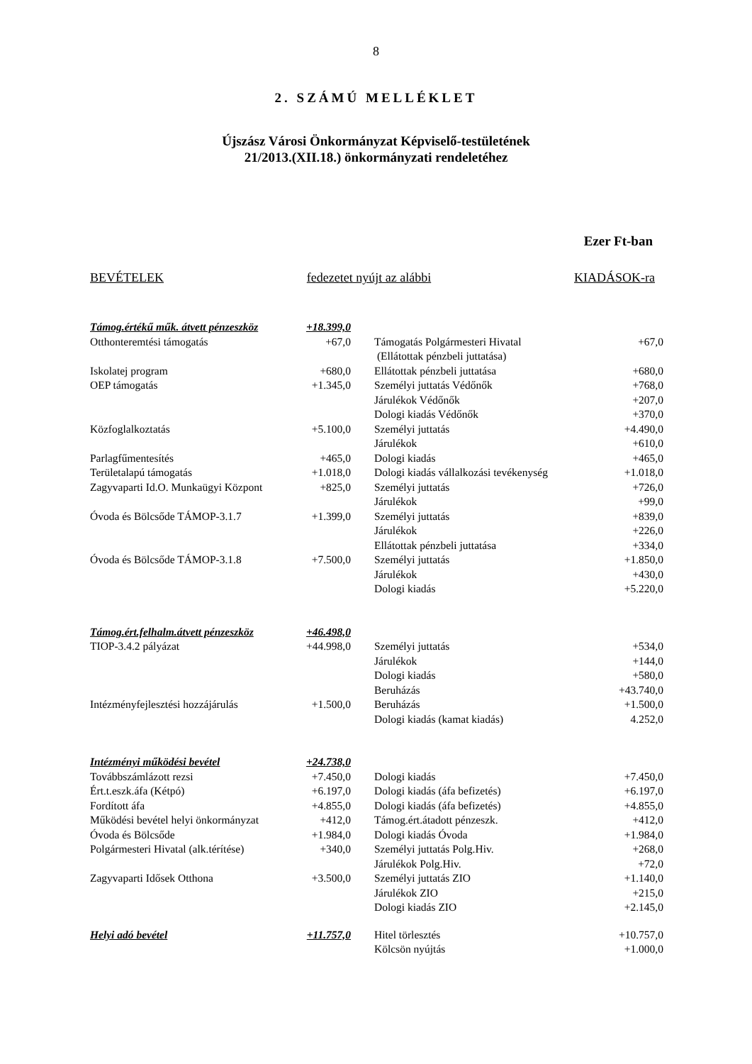8
2. SZÁMÚ MELLÉKLET
Újszász Városi Önkormányzat Képviselő-testületének
21/2013.(XII.18.) önkormányzati rendeletéhez
Ezer Ft-ban
BEVÉTELEK fedezetet nyújt az alábbi KIADÁSOK-ra
| Támog.értékű műk. átvett pénzeszköz | +18.399,0 | | |
| Otthonteremtési támogatás | +67,0 | Támogatás Polgármesteri Hivatal | +67,0 |
| | | (Ellátottak pénzbeli juttatása) | |
| Iskolatej program | +680,0 | Ellátottak pénzbeli juttatása | +680,0 |
| OEP támogatás | +1.345,0 | Személyi juttatás Védőnők | +768,0 |
| | | Járulékok Védőnők | +207,0 |
| | | Dologi kiadás Védőnők | +370,0 |
| Közfoglalkoztatás | +5.100,0 | Személyi juttatás | +4.490,0 |
| | | Járulékok | +610,0 |
| Parlagfűmentesítés | +465,0 | Dologi kiadás | +465,0 |
| Területalapú támogatás | +1.018,0 | Dologi kiadás vállalkozási tevékenység | +1.018,0 |
| Zagyvaparti Id.O. Munkaügyi Központ | +825,0 | Személyi juttatás | +726,0 |
| | | Járulékok | +99,0 |
| Óvoda és Bölcsőde TÁMOP-3.1.7 | +1.399,0 | Személyi juttatás | +839,0 |
| | | Járulékok | +226,0 |
| | | Ellátottak pénzbeli juttatása | +334,0 |
| Óvoda és Bölcsőde TÁMOP-3.1.8 | +7.500,0 | Személyi juttatás | +1.850,0 |
| | | Járulékok | +430,0 |
| | | Dologi kiadás | +5.220,0 |
| Támog.ért.felhalm.átvett pénzeszköz | +46.498,0 | | |
| TIOP-3.4.2 pályázat | +44.998,0 | Személyi juttatás | +534,0 |
| | | Járulékok | +144,0 |
| | | Dologi kiadás | +580,0 |
| | | Beruházás | +43.740,0 |
| Intézményfejlesztési hozzájárulás | +1.500,0 | Beruházás | +1.500,0 |
| | | Dologi kiadás (kamat kiadás) | 4.252,0 |
| Intézményi működési bevétel | +24.738,0 | | |
| Továbbszámlázott rezsi | +7.450,0 | Dologi kiadás | +7.450,0 |
| Ért.t.eszk.áfa (Kétpó) | +6.197,0 | Dologi kiadás (áfa befizetés) | +6.197,0 |
| Fordított áfa | +4.855,0 | Dologi kiadás (áfa befizetés) | +4.855,0 |
| Működési bevétel helyi önkormányzat | +412,0 | Támog.ért.átadott pénzeszk. | +412,0 |
| Óvoda és Bölcsőde | +1.984,0 | Dologi kiadás Óvoda | +1.984,0 |
| Polgármesteri Hivatal (alk.térítése) | +340,0 | Személyi juttatás Polg.Hiv. | +268,0 |
| | | Járulékok Polg.Hiv. | +72,0 |
| Zagyvaparti Idősek Otthona | +3.500,0 | Személyi juttatás ZIO | +1.140,0 |
| | | Járulékok ZIO | +215,0 |
| | | Dologi kiadás ZIO | +2.145,0 |
| Helyi adó bevétel | +11.757,0 | Hitel törlesztés | +10.757,0 |
| | | Kölcsön nyújtás | +1.000,0 |